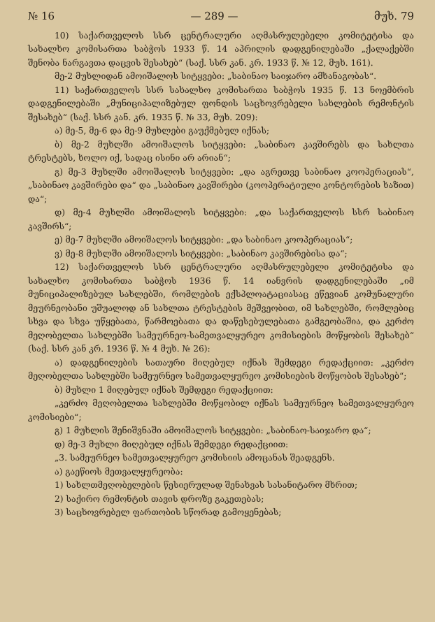№ 16 — 289 — მუხ. 79
10) საქართველოს სსრ ცენტრალური აღმასრულებელი კომიტეტისა და სახალხო კომისართა საბჭოს 1933 წ. 14 აპრილის დადგენილებაში „ქალაქებში შენობა ნარგავთა დაცვის შესახებ“ (საქ. სსრ კან. კრ. 1933 წ. № 12, მუხ. 161).
მე-2 მუხლიდან ამოიშალოს სიტყვები: „საბინაო საიჯარო ამხანაგობას“.
11) საქართველოს სსრ სახალხო კომისართა საბჭოს 1935 წ. 13 ნოემბრის დადგენილებაში „მუნიციპალიზებულ ფონდის საცხოვრებელი სახლების რემონტის შესახებ“ (საქ. სსრ კან. კრ. 1935 წ. № 33, მუხ. 209):
ა) მე-5, მე-6 და მე-9 მუხლები გაუქმებულ იქნას;
ბ) მე-2 მუხლში ამოიშალოს სიტყვები: „საბინაო კავშირებს და სახლთა ტრესტებს, ხოლო იქ, სადაც ისინი არ არიან“;
გ) მე-3 მუხლში ამოიშალოს სიტყვები: „და აგრეთვე საბინაო კოოპერაციას“, „საბინაო კავშირები და“ და „საბინაო კავშირები (კოოპერატიული კონტორების ხაზით) და“;
დ) მე-4 მუხლში ამოიშალოს სიტყვები: „და საქართველოს სსრ საბინაო კავშირს“;
ე) მე-7 მუხლში ამოიშალოს სიტყვები: „და საბინაო კოოპერაციას“;
ვ) მე-8 მუხლში ამოიშალოს სიტყვები: „საბინაო კავშირებისა და“;
12) საქართველოს სსრ ცენტრალური აღმასრულებელი კომიტეტისა და სახალხო კომისართა საბჭოს 1936 წ. 14 იანვრის დადგენილებაში „იმ მუნიციპალიზებულ სახლებში, რომლების ექსპლოატაციასაც ეწევიან კომუნალური მეურნეობანი უშუალოდ ან სახლთა ტრესტების მეშვეობით, იმ სახლებში, რომლებიც სხვა და სხვა უწყებათა, წარმოებათა და დაწესებულებათა გამგეობაშია, და კერძო მეღობელთა სახლებში სამეურნეო-სამეთვალყურეო კომისიების მოწყობის შესახებ“ (საქ. სსრ კან კრ. 1936 წ. № 4 მუხ. № 26):
ა) დადგენილების სათაური მიღებულ იქნას შემდეგი რედაქციით: „კერძო მეღობელთა სახლებში სამეურნეო სამეთვალყურეო კომისიების მოწყობის შესახებ“;
ბ) მუხლი 1 მიღებულ იქნას შემდეგი რედაქციით:
„კერძო მეღობელთა სახლებში მოწყობილ იქნას სამეურნეო სამეთვალყურეო კომისიები“;
გ) 1 მუხლის შენიშვნაში ამოიშალოს სიტყვები: „საბინაო-საიჯარო და“;
დ) მე-3 მუხლი მიღებულ იქნას შემდეგი რედაქციით:
„3. სამეურნეო სამეთვალყურეო კომისიის ამოცანას შეადგენს.
ა) გაეწიოს მეთვალყურეობა:
1) სახლთმეღობელების წესიერულად შენახვას სასანიტარო მხრით;
2) საქირო რემონტის თავის დროზე გაკეთებას;
3) საცხოვრებელ ფართობის სწორად გამოყენებას;